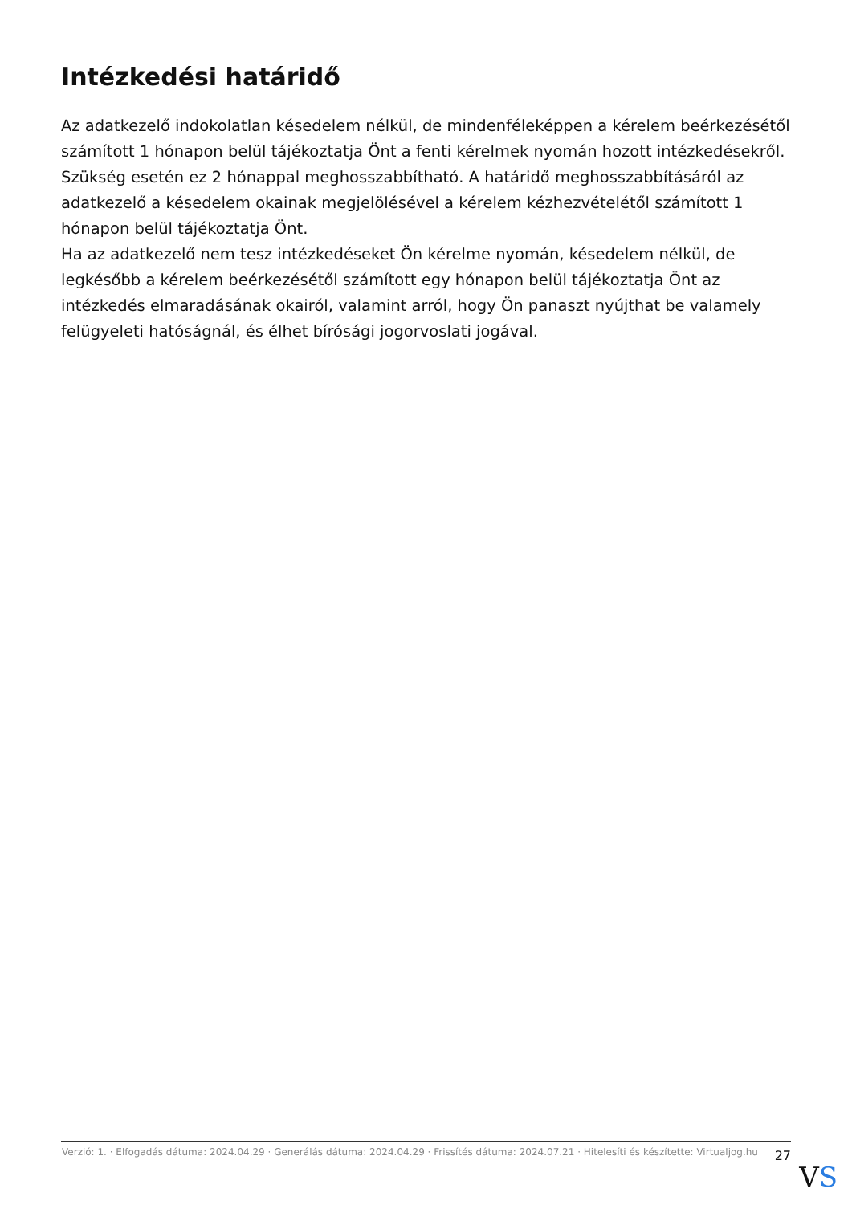Intézkedési határidő
Az adatkezelő indokolatlan késedelem nélkül, de mindenféleképpen a kérelem beérkezésétől számított 1 hónapon belül tájékoztatja Önt a fenti kérelmek nyomán hozott intézkedésekről.
Szükség esetén ez 2 hónappal meghosszabbítható. A határidő meghosszabbításáról az adatkezelő a késedelem okainak megjelölésével a kérelem kézhezvételétől számított 1 hónapon belül tájékoztatja Önt.
Ha az adatkezelő nem tesz intézkedéseket Ön kérelme nyomán, késedelem nélkül, de legkésőbb a kérelem beérkezésétől számított egy hónapon belül tájékoztatja Önt az intézkedés elmaradásának okairól, valamint arról, hogy Ön panaszt nyújthat be valamely felügyeleti hatóságnál, és élhet bírósági jogorvoslati jogával.
Verzió: 1. · Elfogadás dátuma: 2024.04.29 · Generálás dátuma: 2024.04.29 · Frissítés dátuma: 2024.07.21 · Hitelesíti és készítette: Virtualjog.hu
27
VS